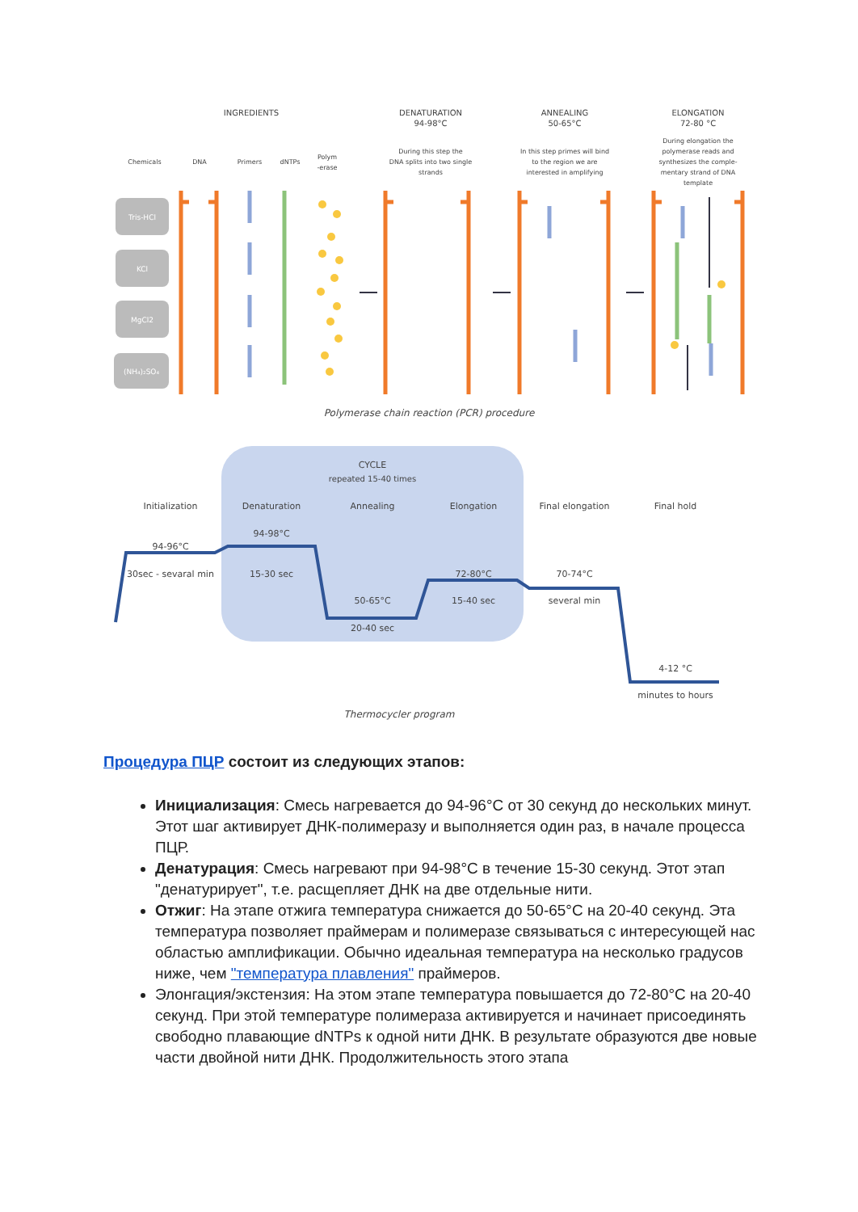INGREDIENTS
DENATURATION
94-98°C
ANNEALING
50-65°C
ELONGATION
72-80 °C
Chemicals
DNA
Primers
dNTPs
Polym
-erase
During this step the
DNA splits into two single
strands
In this step primes will bind
to the region we are
interested in amplifying
During elongation the
polymerase reads and
synthesizes the comple-
mentary strand of DNA
template
Tris-HCl
KCl
MgCl2
(NH₄)₂SO₄
Polymerase chain reaction (PCR) procedure
CYCLE
repeated 15-40 times
Initialization
Denaturation
Annealing
Elongation
Final elongation
Final hold
94-96°C
30sec - sevaral min
94-98°C
15-30 sec
50-65°C
20-40 sec
72-80°C
15-40 sec
70-74°C
several min
4-12 °C
minutes to hours
Thermocycler program
Процедура ПЦР состоит из следующих этапов:
Инициализация: Смесь нагревается до 94-96°C от 30 секунд до нескольких минут. Этот шаг активирует ДНК-полимеразу и выполняется один раз, в начале процесса ПЦР.
Денатурация: Смесь нагревают при 94-98°C в течение 15-30 секунд. Этот этап "денатурирует", т.е. расщепляет ДНК на две отдельные нити.
Отжиг: На этапе отжига температура снижается до 50-65°C на 20-40 секунд. Эта температура позволяет праймерам и полимеразе связываться с интересующей нас областью амплификации. Обычно идеальная температура на несколько градусов ниже, чем "температура плавления" праймеров.
Элонгация/экстензия: На этом этапе температура повышается до 72-80°C на 20-40 секунд. При этой температуре полимераза активируется и начинает присоединять свободно плавающие dNTPs к одной нити ДНК. В результате образуются две новые части двойной нити ДНК. Продолжительность этого этапа